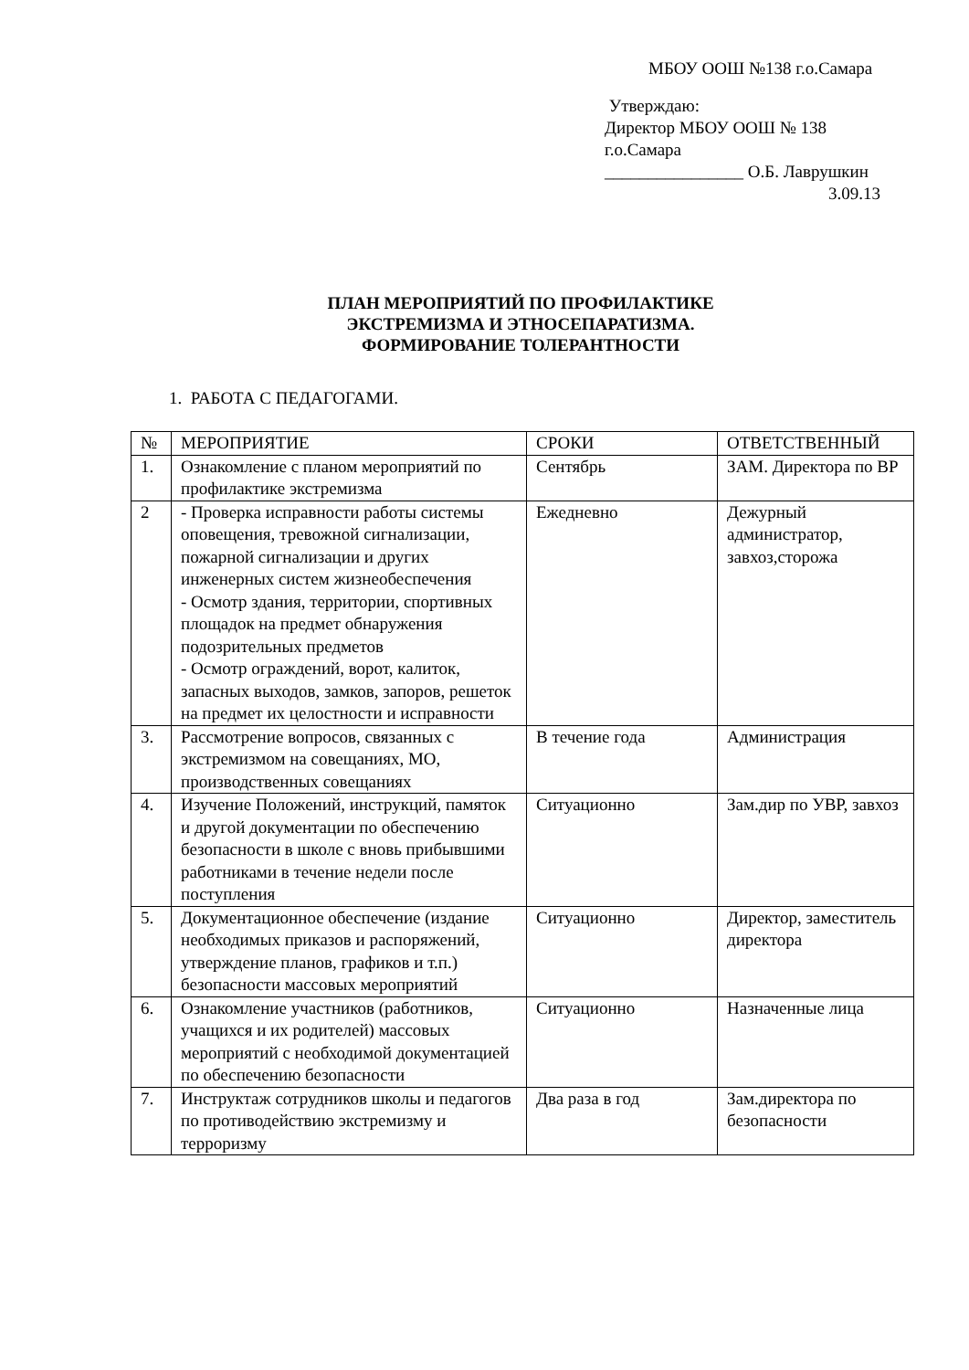МБОУ ООШ №138 г.о.Самара
Утверждаю:
Директор МБОУ ООШ № 138
г.о.Самара
________________ О.Б. Лаврушкин
3.09.13
ПЛАН МЕРОПРИЯТИЙ ПО ПРОФИЛАКТИКЕ
ЭКСТРЕМИЗМА И ЭТНОСЕПАРАТИЗМА.
ФОРМИРОВАНИЕ ТОЛЕРАНТНОСТИ
1. РАБОТА С ПЕДАГОГАМИ.
| № | МЕРОПРИЯТИЕ | СРОКИ | ОТВЕТСТВЕННЫЙ |
| 1. | Ознакомление с планом мероприятий по профилактике экстремизма | Сентябрь | ЗАМ. Директора по ВР |
| 2 | - Проверка исправности работы системы оповещения, тревожной сигнализации, пожарной сигнализации и других инженерных систем жизнеобеспечения - Осмотр здания, территории, спортивных площадок на предмет обнаружения подозрительных предметов - Осмотр ограждений, ворот, калиток, запасных выходов, замков, запоров, решеток на предмет их целостности и исправности | Ежедневно | Дежурный администратор, завхоз,сторожа |
| 3. | Рассмотрение вопросов, связанных с экстремизмом на совещаниях, МО, производственных совещаниях | В течение года | Администрация |
| 4. | Изучение Положений, инструкций, памяток и другой документации по обеспечению безопасности в школе с вновь прибывшими работниками в течение недели после поступления | Ситуационно | Зам.дир по УВР, завхоз |
| 5. | Документационное обеспечение (издание необходимых приказов и распоряжений, утверждение планов, графиков и т.п.) безопасности массовых мероприятий | Ситуационно | Директор, заместитель директора |
| 6. | Ознакомление участников (работников, учащихся и их родителей) массовых мероприятий с необходимой документацией по обеспечению безопасности | Ситуационно | Назначенные лица |
| 7. | Инструктаж сотрудников школы и педагогов по противодействию экстремизму и терроризму | Два раза в год | Зам.директора по безопасности |